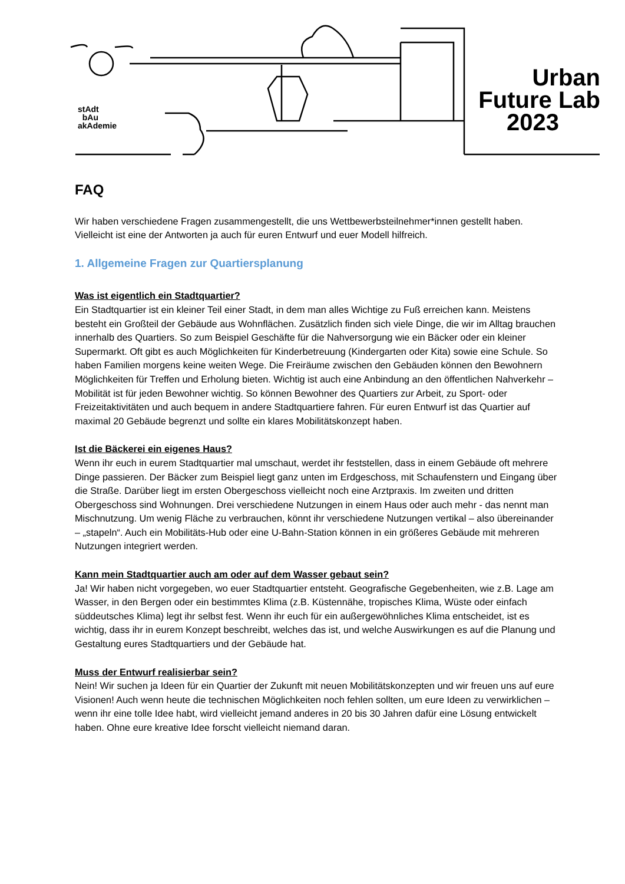stAdt
bAu
akAdemie
Urban
Future Lab
2023
FAQ
Wir haben verschiedene Fragen zusammengestellt, die uns Wettbewerbsteilnehmer*innen gestellt haben. Vielleicht ist eine der Antworten ja auch für euren Entwurf und euer Modell hilfreich.
1. Allgemeine Fragen zur Quartiersplanung
Was ist eigentlich ein Stadtquartier?
Ein Stadtquartier ist ein kleiner Teil einer Stadt, in dem man alles Wichtige zu Fuß erreichen kann. Meistens besteht ein Großteil der Gebäude aus Wohnflächen. Zusätzlich finden sich viele Dinge, die wir im Alltag brauchen innerhalb des Quartiers. So zum Beispiel Geschäfte für die Nahversorgung wie ein Bäcker oder ein kleiner Supermarkt. Oft gibt es auch Möglichkeiten für Kinderbetreuung (Kindergarten oder Kita) sowie eine Schule. So haben Familien morgens keine weiten Wege. Die Freiräume zwischen den Gebäuden können den Bewohnern Möglichkeiten für Treffen und Erholung bieten. Wichtig ist auch eine Anbindung an den öffentlichen Nahverkehr – Mobilität ist für jeden Bewohner wichtig. So können Bewohner des Quartiers zur Arbeit, zu Sport- oder Freizeitaktivitäten und auch bequem in andere Stadtquartiere fahren. Für euren Entwurf ist das Quartier auf maximal 20 Gebäude begrenzt und sollte ein klares Mobilitätskonzept haben.
Ist die Bäckerei ein eigenes Haus?
Wenn ihr euch in eurem Stadtquartier mal umschaut, werdet ihr feststellen, dass in einem Gebäude oft mehrere Dinge passieren. Der Bäcker zum Beispiel liegt ganz unten im Erdgeschoss, mit Schaufenstern und Eingang über die Straße. Darüber liegt im ersten Obergeschoss vielleicht noch eine Arztpraxis. Im zweiten und dritten Obergeschoss sind Wohnungen. Drei verschiedene Nutzungen in einem Haus oder auch mehr - das nennt man Mischnutzung. Um wenig Fläche zu verbrauchen, könnt ihr verschiedene Nutzungen vertikal – also übereinander – „stapeln“. Auch ein Mobilitäts-Hub oder eine U-Bahn-Station können in ein größeres Gebäude mit mehreren Nutzungen integriert werden.
Kann mein Stadtquartier auch am oder auf dem Wasser gebaut sein?
Ja! Wir haben nicht vorgegeben, wo euer Stadtquartier entsteht. Geografische Gegebenheiten, wie z.B. Lage am Wasser, in den Bergen oder ein bestimmtes Klima (z.B. Küstennähe, tropisches Klima, Wüste oder einfach süddeutsches Klima) legt ihr selbst fest. Wenn ihr euch für ein außergewöhnliches Klima entscheidet, ist es wichtig, dass ihr in eurem Konzept beschreibt, welches das ist, und welche Auswirkungen es auf die Planung und Gestaltung eures Stadtquartiers und der Gebäude hat.
Muss der Entwurf realisierbar sein?
Nein! Wir suchen ja Ideen für ein Quartier der Zukunft mit neuen Mobilitätskonzepten und wir freuen uns auf eure Visionen! Auch wenn heute die technischen Möglichkeiten noch fehlen sollten, um eure Ideen zu verwirklichen – wenn ihr eine tolle Idee habt, wird vielleicht jemand anderes in 20 bis 30 Jahren dafür eine Lösung entwickelt haben. Ohne eure kreative Idee forscht vielleicht niemand daran.